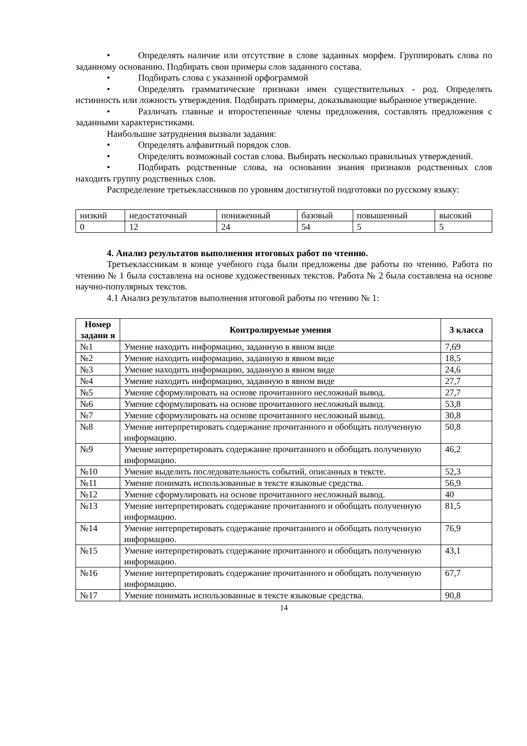• Определять наличие или отсутствие в слове заданных морфем. Группировать слова по заданному основанию. Подбирать свои примеры слов заданного состава.
• Подбирать слова с указанной орфограммой
• Определять грамматические признаки имен существительных - род. Определять истинность или ложность утверждения. Подбирать примеры, доказывающие выбранное утверждение.
• Различать главные и второстепенные члены предложения, составлять предложения с заданными характеристиками.
Наибольшие затруднения вызвали задания:
• Определять алфавитный порядок слов.
• Определять возможный состав слова. Выбирать несколько правильных утверждений.
• Подбирать родственные слова, на основании знания признаков родственных слов находить группу родственных слов.
Распределение третьеклассников по уровням достигнутой подготовки по русскому языку:
| низкий | недостаточный | пониженный | базовый | повышенный | высокий |
| 0 | 12 | 24 | 54 | 5 | 5 |
4. Анализ результатов выполнения итоговых работ по чтению.
Третьеклассникам в конце учебного года были предложены две работы по чтению. Работа по чтению № 1 была составлена на основе художественных текстов. Работа № 2 была составлена на основе научно-популярных текстов.
4.1 Анализ результатов выполнения итоговой работы по чтению № 1:
| Номер задани я | Контролируемые умения | 3 класса |
| --- | --- | --- |
| №1 | Умение находить информацию, заданную в явном виде | 7,69 |
| №2 | Умение находить информацию, заданную в явном виде | 18,5 |
| №3 | Умение находить информацию, заданную в явном виде | 24,6 |
| №4 | Умение находить информацию, заданную в явном виде | 27,7 |
| №5 | Умение сформулировать на основе прочитанного несложный вывод. | 27,7 |
| №6 | Умение сформулировать на основе прочитанного несложный вывод. | 53,8 |
| №7 | Умение сформулировать на основе прочитанного несложный вывод. | 30,8 |
| №8 | Умение интерпретировать содержание прочитанного и обобщать полученную информацию. | 50,8 |
| №9 | Умение интерпретировать содержание прочитанного и обобщать полученную информацию. | 46,2 |
| №10 | Умение выделить последовательность событий, описанных в тексте. | 52,3 |
| №11 | Умение понимать использованные в тексте языковые средства. | 56,9 |
| №12 | Умение сформулировать на основе прочитанного несложный вывод. | 40 |
| №13 | Умение интерпретировать содержание прочитанного и обобщать полученную информацию. | 81,5 |
| №14 | Умение интерпретировать содержание прочитанного и обобщать полученную информацию. | 76,9 |
| №15 | Умение интерпретировать содержание прочитанного и обобщать полученную информацию. | 43,1 |
| №16 | Умение интерпретировать содержание прочитанного и обобщать полученную информацию. | 67,7 |
| №17 | Умение понимать использованные в тексте языковые средства. | 90,8 |
14